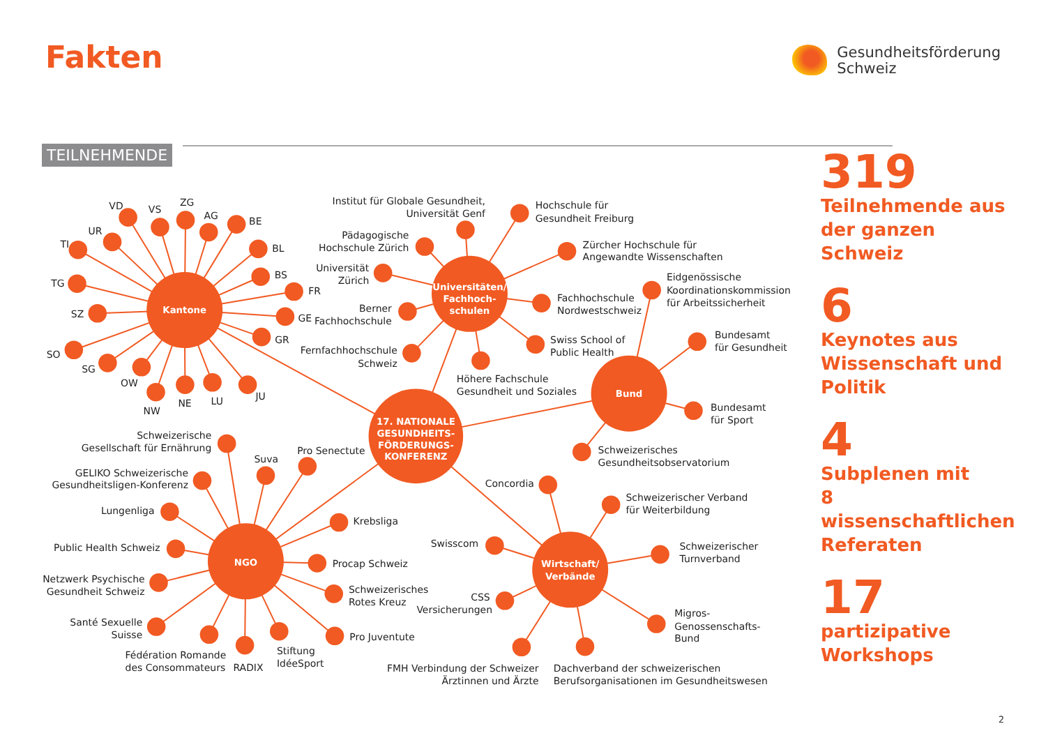Fakten
Gesundheitsförderung
Schweiz
TEILNEHMENDE
Kantone
Universitäten/
Fachhoch-
schulen
Bund
17. NATIONALE
GESUNDHEITS-
FÖRDERUNGS-
KONFERENZ
NGO
Wirtschaft/
Verbände
TI
UR
VD
VS
ZG
AG
BE
BL
BS
FR
GE
GR
JU
LU
NE
NW
OW
SG
SO
SZ
TG
Institut für Globale Gesundheit,
Universität Genf
Pädagogische
Hochschule Zürich
Universität
Zürich
Berner
Fachhochschule
Fernfachhochschule
Schweiz
Schweizerische
Gesellschaft für Ernährung
Suva
GELIKO Schweizerische
Gesundheitsligen-Konferenz
Lungenliga
Public Health Schweiz
Netzwerk Psychische
Gesundheit Schweiz
Santé Sexuelle
Suisse
Concordia
Swisscom
CSS
Versicherungen
FMH Verbindung der Schweizer
Ärztinnen und Ärzte
Hochschule für
Gesundheit Freiburg
Zürcher Hochschule für
Angewandte Wissenschaften
Fachhochschule
Nordwestschweiz
Swiss School of
Public Health
Höhere Fachschule
Gesundheit und Soziales
Eidgenössische
Koordinationskommission
für Arbeitssicherheit
Bundesamt
für Gesundheit
Bundesamt
für Sport
Schweizerisches
Gesundheitsobservatorium
Pro Senectute
Krebsliga
Procap Schweiz
Schweizerisches
Rotes Kreuz
Pro Juventute
Fédération Romande
des Consommateurs
RADIX
Stiftung
IdéeSport
Schweizerischer Verband
für Weiterbildung
Schweizerischer
Turnverband
Migros-
Genossenschafts-
Bund
Dachverband der schweizerischen
Berufsorganisationen im Gesundheitswesen
319
Teilnehmende aus
der ganzen Schweiz
6
Keynotes aus
Wissenschaft und
Politik
4
Subplenen mit
8 wissenschaftlichen
Referaten
17
partizipative
Workshops
2